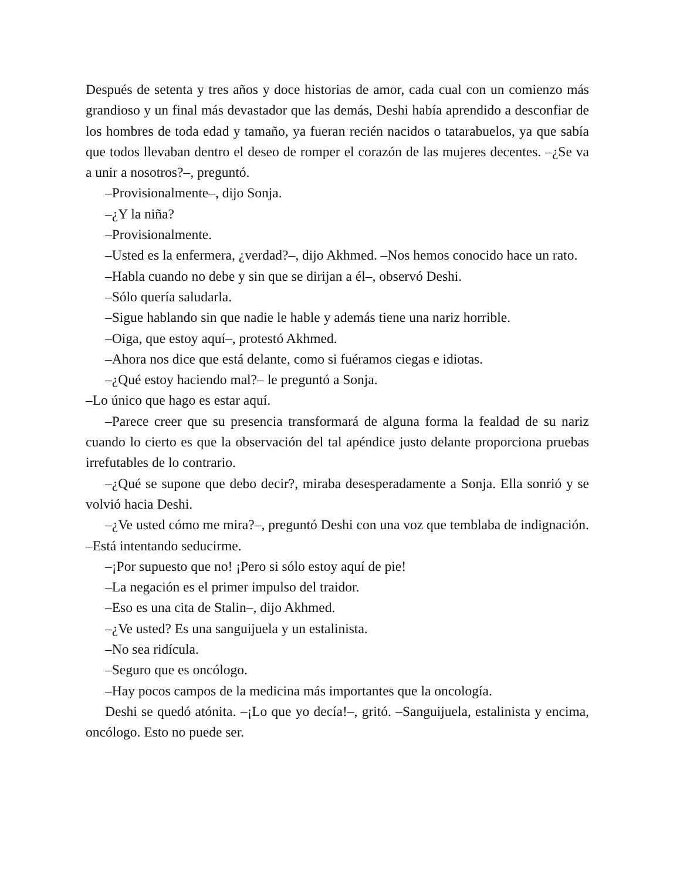Después de setenta y tres años y doce historias de amor, cada cual con un comienzo más grandioso y un final más devastador que las demás, Deshi había aprendido a desconfiar de los hombres de toda edad y tamaño, ya fueran recién nacidos o tatarabuelos, ya que sabía que todos llevaban dentro el deseo de romper el corazón de las mujeres decentes. –¿Se va a unir a nosotros?–, preguntó.
–Provisionalmente–, dijo Sonja.
–¿Y la niña?
–Provisionalmente.
–Usted es la enfermera, ¿verdad?–, dijo Akhmed. –Nos hemos conocido hace un rato.
–Habla cuando no debe y sin que se dirijan a él–, observó Deshi.
–Sólo quería saludarla.
–Sigue hablando sin que nadie le hable y además tiene una nariz horrible.
–Oiga, que estoy aquí–, protestó Akhmed.
–Ahora nos dice que está delante, como si fuéramos ciegas e idiotas.
–¿Qué estoy haciendo mal?– le preguntó a Sonja.
–Lo único que hago es estar aquí.
–Parece creer que su presencia transformará de alguna forma la fealdad de su nariz cuando lo cierto es que la observación del tal apéndice justo delante proporciona pruebas irrefutables de lo contrario.
–¿Qué se supone que debo decir?, miraba desesperadamente a Sonja. Ella sonrió y se volvió hacia Deshi.
–¿Ve usted cómo me mira?–, preguntó Deshi con una voz que temblaba de indignación. –Está intentando seducirme.
–¡Por supuesto que no! ¡Pero si sólo estoy aquí de pie!
–La negación es el primer impulso del traidor.
–Eso es una cita de Stalin–, dijo Akhmed.
–¿Ve usted? Es una sanguijuela y un estalinista.
–No sea ridícula.
–Seguro que es oncólogo.
–Hay pocos campos de la medicina más importantes que la oncología.
Deshi se quedó atónita. –¡Lo que yo decía!–, gritó. –Sanguijuela, estalinista y encima, oncólogo. Esto no puede ser.